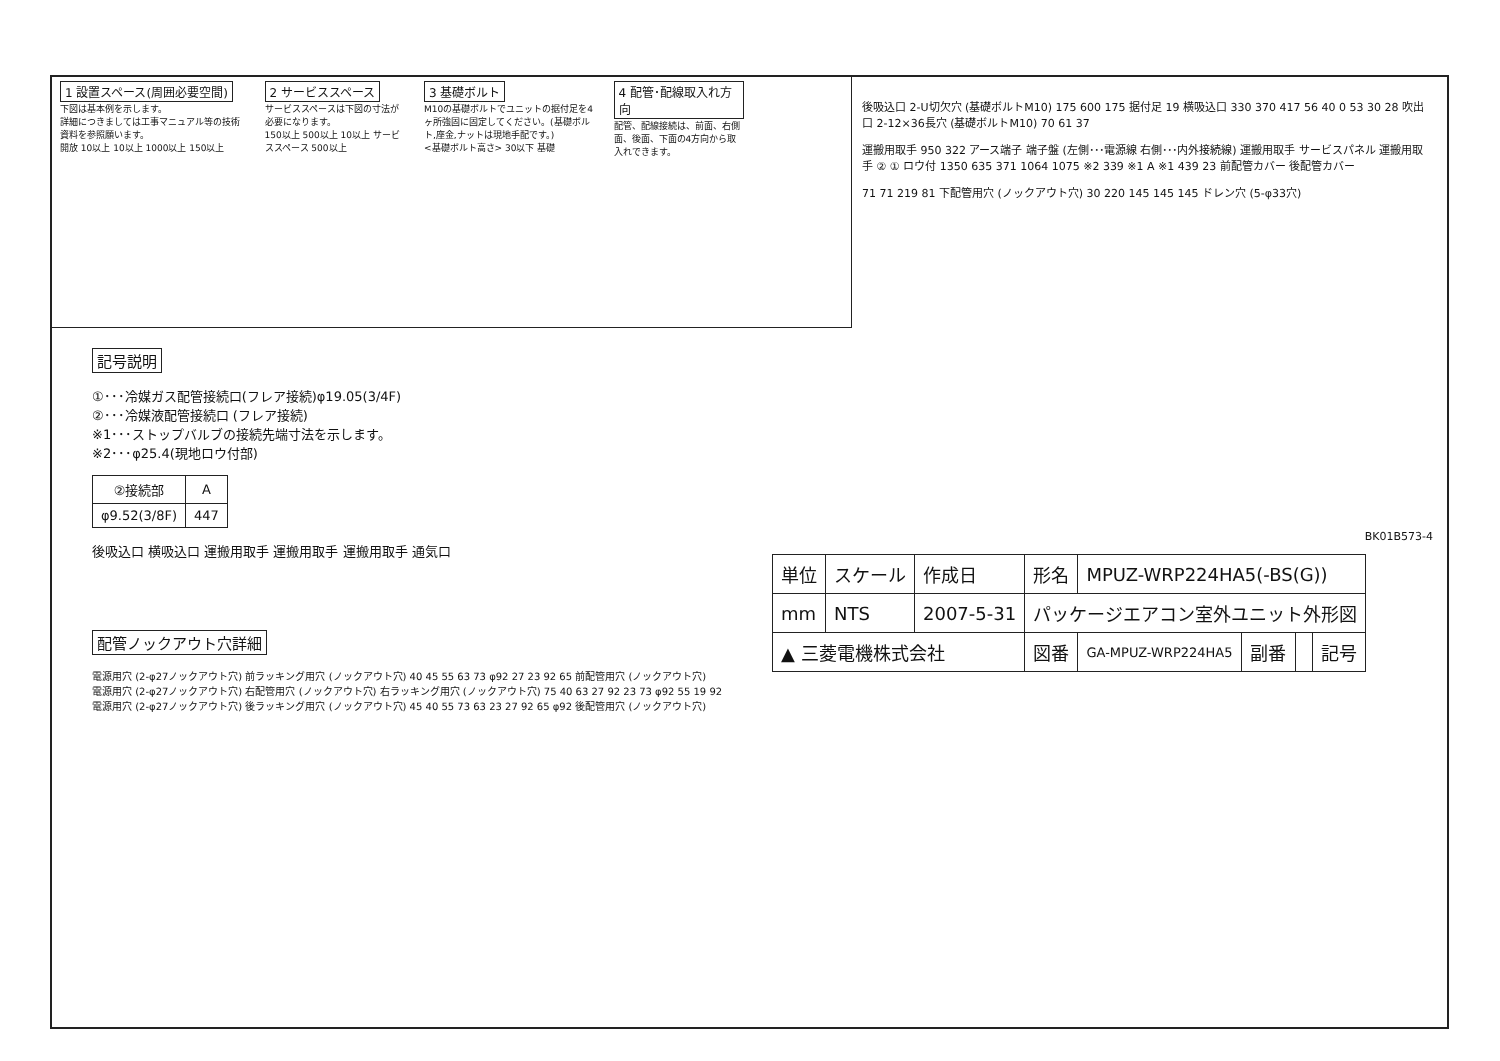1 設置スペース(周囲必要空間)
下図は基本例を示します。
詳細につきましては工事マニュアル等の技術資料を参照願います。
開放 10以上 10以上 1000以上 150以上
2 サービススペース
サービススペースは下図の寸法が必要になります。
150以上 500以上 10以上 サービススペース 500以上
3 基礎ボルト
M10の基礎ボルトでユニットの据付足を4ヶ所強固に固定してください。(基礎ボルト,座金,ナットは現地手配です。)
<基礎ボルト高さ> 30以下 基礎
4 配管･配線取入れ方向
配管、配線接続は、前面、右側面、後面、下面の4方向から取入れできます。
記号説明
①･･･冷媒ガス配管接続口(フレア接続)φ19.05(3/4F)
②･･･冷媒液配管接続口 (フレア接続)
※1･･･ストップバルブの接続先端寸法を示します。
※2･･･φ25.4(現地ロウ付部)
| ②接続部 | A |
| --- | --- |
| φ9.52(3/8F) | 447 |
後吸込口 横吸込口 運搬用取手 運搬用取手 運搬用取手 通気口
配管ノックアウト穴詳細
電源用穴 (2-φ27ノックアウト穴) 前ラッキング用穴 (ノックアウト穴) 40 45 55 63 73 φ92 27 23 92 65 前配管用穴 (ノックアウト穴)
電源用穴 (2-φ27ノックアウト穴) 右配管用穴 (ノックアウト穴) 右ラッキング用穴 (ノックアウト穴) 75 40 63 27 92 23 73 φ92 55 19 92
電源用穴 (2-φ27ノックアウト穴) 後ラッキング用穴 (ノックアウト穴) 45 40 55 73 63 23 27 92 65 φ92 後配管用穴 (ノックアウト穴)
後吸込口 2-U切欠穴 (基礎ボルトM10) 175 600 175 据付足 19 横吸込口 330 370 417 56 40 0 53 30 28 吹出口 2-12×36長穴 (基礎ボルトM10) 70 61 37
運搬用取手 950 322 アース端子 端子盤 (左側･･･電源線 右側･･･内外接続線) 運搬用取手 サービスパネル 運搬用取手 ② ① ロウ付 1350 635 371 1064 1075 ※2 339 ※1 A ※1 439 23 前配管カバー 後配管カバー
71 71 219 81 下配管用穴 (ノックアウト穴) 30 220 145 145 145 ドレン穴 (5-φ33穴)
BK01B573-4
| 単位 | スケール | 作成日 | 形名 | MPUZ-WRP224HA5(-BS(G)) | | | |
| mm | NTS | 2007-5-31 | パッケージエアコン室外ユニット外形図 | | | | |
| ▲ 三菱電機株式会社 | | | 図番 | GA-MPUZ-WRP224HA5 | 副番 | | 記号 |